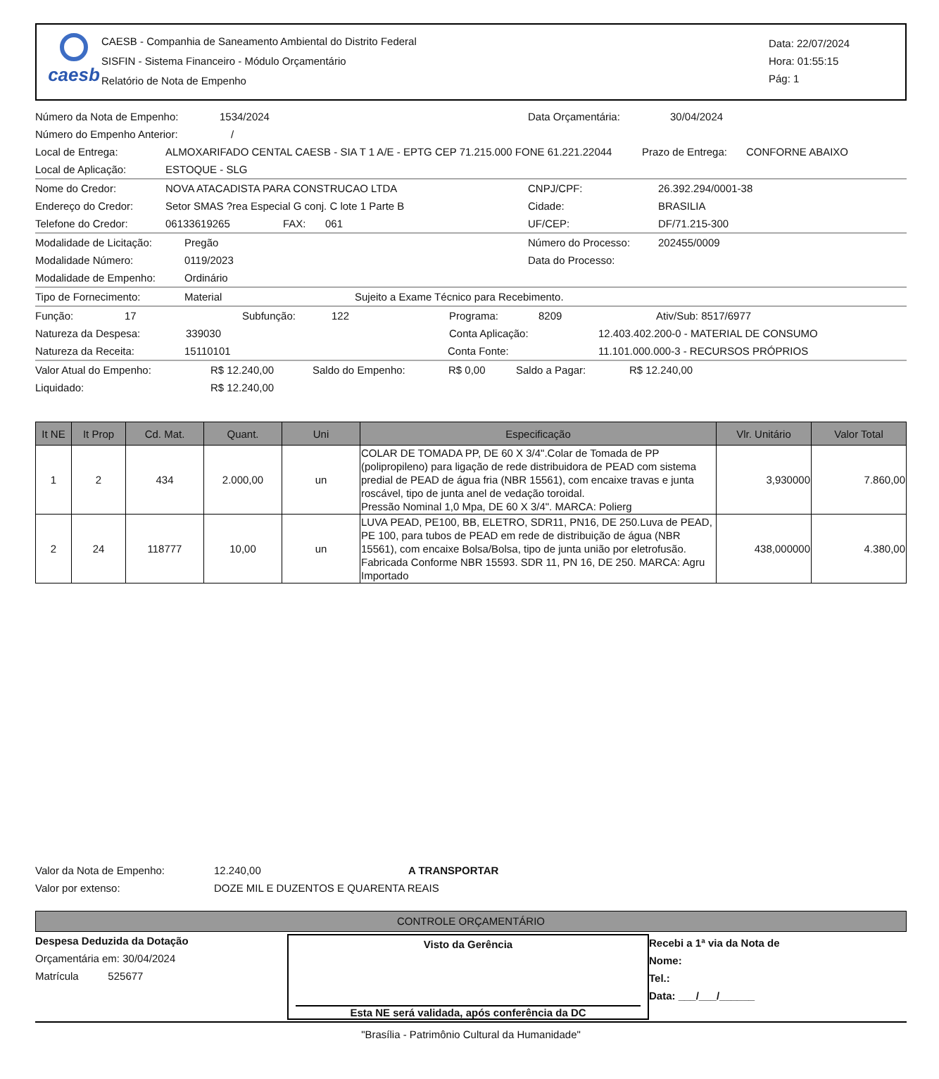caesb
CAESB - Companhia de Saneamento Ambiental do Distrito Federal
SISFIN - Sistema Financeiro - Módulo Orçamentário
Relatório de Nota de Empenho
Data: 22/07/2024
Hora: 01:55:15
Pág: 1
Número da Nota de Empenho: 1534/2024 Data Orçamentária: 30/04/2024
Número do Empenho Anterior: /
Local de Entrega: ALMOXARIFADO CENTAL CAESB - SIA T 1 A/E - EPTG CEP 71.215.000 FONE 61.221.22044 Prazo de Entrega: CONFORNE ABAIXO
Local de Aplicação: ESTOQUE - SLG
Nome do Credor: NOVA ATACADISTA PARA CONSTRUCAO LTDA CNPJ/CPF: 26.392.294/0001-38
Endereço do Credor: Setor SMAS ?rea Especial G conj. C lote 1 Parte B Cidade: BRASILIA
Telefone do Credor: 06133619265 FAX: 061 UF/CEP: DF/71.215-300
Modalidade de Licitação: Pregão Número do Processo: 202455/0009
Modalidade Número: 0119/2023 Data do Processo:
Modalidade de Empenho: Ordinário
Tipo de Fornecimento: Material Sujeito a Exame Técnico para Recebimento.
Função: 17 Subfunção: 122 Programa: 8209 Ativ/Sub: 8517/6977
Natureza da Despesa: 339030 Conta Aplicação: 12.403.402.200-0 - MATERIAL DE CONSUMO
Natureza da Receita: 15110101 Conta Fonte: 11.101.000.000-3 - RECURSOS PRÓPRIOS
Valor Atual do Empenho: R$ 12.240,00 Saldo do Empenho: R$ 0,00 Saldo a Pagar: R$ 12.240,00
Liquidado: R$ 12.240,00
| It NE | It Prop | Cd. Mat. | Quant. | Uni | Especificação | Vlr. Unitário | Valor Total |
| --- | --- | --- | --- | --- | --- | --- | --- |
| 1 | 2 | 434 | 2.000,00 | un | COLAR DE TOMADA PP, DE 60 X 3/4".Colar de Tomada de PP (polipropileno) para ligação de rede distribuidora de PEAD com sistema predial de PEAD de água fria (NBR 15561), com encaixe travas e junta roscável, tipo de junta anel de vedação toroidal. Pressão Nominal 1,0 Mpa, DE 60 X 3/4". MARCA: Polierg | 3,930000 | 7.860,00 |
| 2 | 24 | 118777 | 10,00 | un | LUVA PEAD, PE100, BB, ELETRO, SDR11, PN16, DE 250.Luva de PEAD, PE 100, para tubos de PEAD em rede de distribuição de água (NBR 15561), com encaixe Bolsa/Bolsa, tipo de junta união por eletrofusão. Fabricada Conforme NBR 15593. SDR 11, PN 16, DE 250. MARCA: Agru Importado | 438,000000 | 4.380,00 |
Valor da Nota de Empenho: 12.240,00 A TRANSPORTAR
Valor por extenso: DOZE MIL E DUZENTOS E QUARENTA REAIS
CONTROLE ORÇAMENTÁRIO
Despesa Deduzida da Dotação
Orçamentária em: 30/04/2024
Matrícula 525677
Visto da Gerência
Esta NE será validada, após conferência da DC
Recebi a 1ª via da Nota de
Nome:
Tel.:
Data: ___/___/______
"Brasília - Patrimônio Cultural da Humanidade"